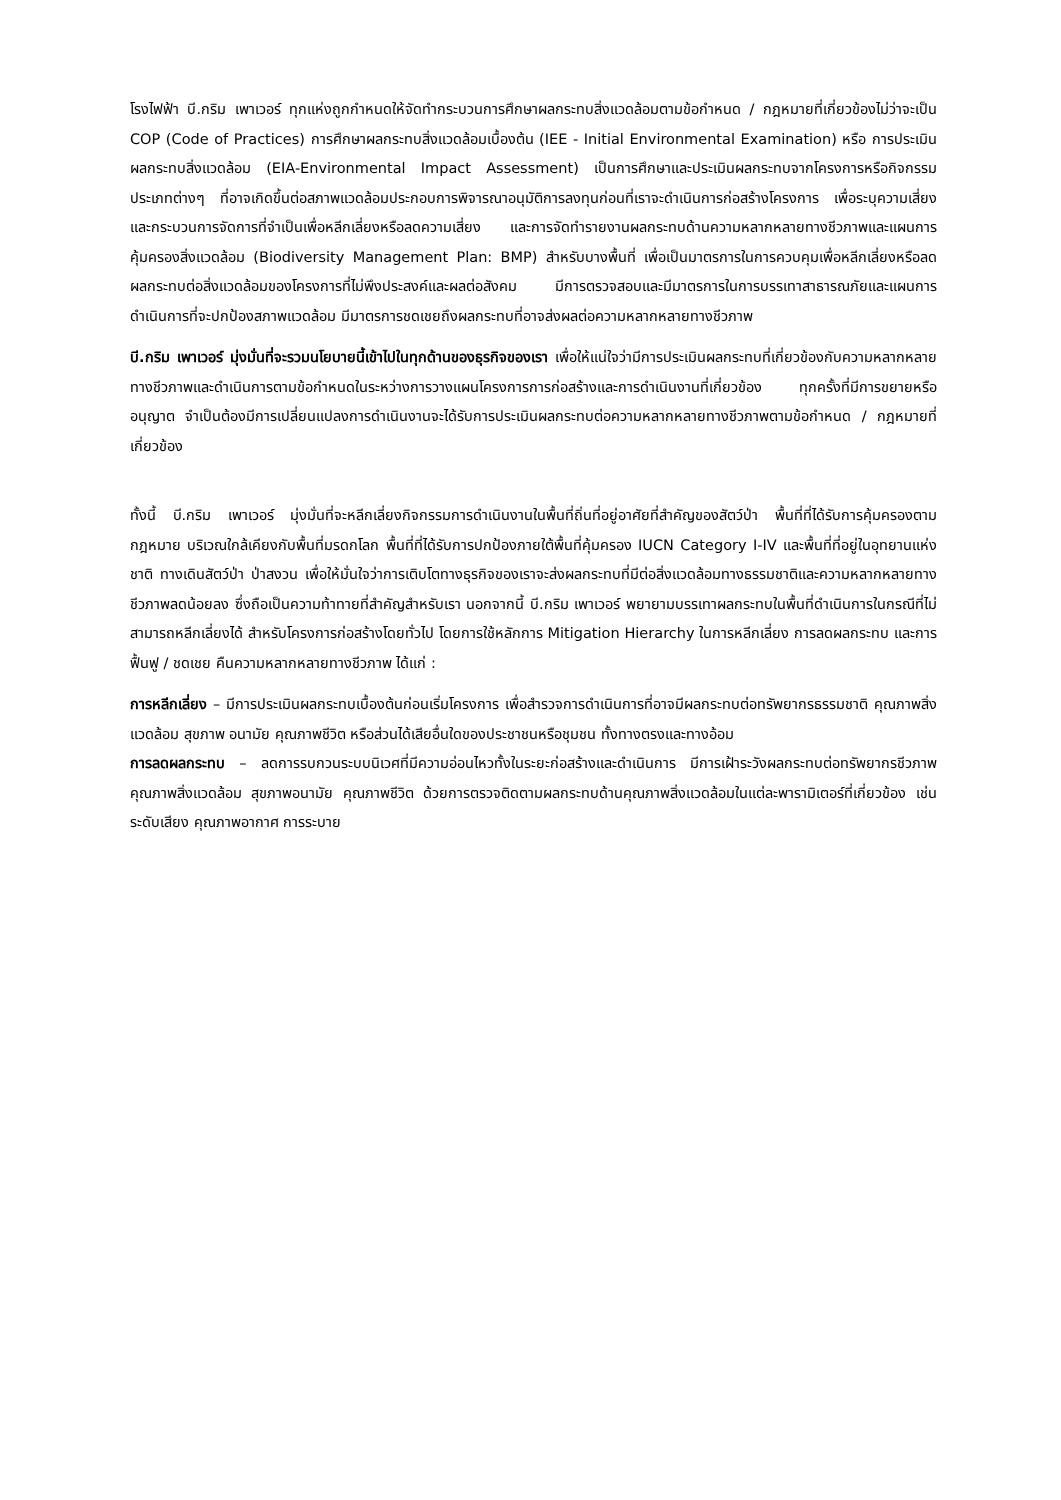โรงไฟฟ้า บี.กริม เพาเวอร์ ทุกแห่งถูกกำหนดให้จัดทำกระบวนการศึกษาผลกระทบสิ่งแวดล้อมตามข้อกำหนด / กฎหมายที่เกี่ยวข้องไม่ว่าจะเป็น COP (Code of Practices) การศึกษาผลกระทบสิ่งแวดล้อมเบื้องต้น (IEE - Initial Environmental Examination) หรือ การประเมินผลกระทบสิ่งแวดล้อม (EIA-Environmental Impact Assessment) เป็นการศึกษาและประเมินผลกระทบจากโครงการหรือกิจกรรมประเภทต่างๆ ที่อาจเกิดขึ้นต่อสภาพแวดล้อมประกอบการพิจารณาอนุมัติการลงทุนก่อนที่เราจะดำเนินการก่อสร้างโครงการ เพื่อระบุความเสี่ยงและกระบวนการจัดการที่จำเป็นเพื่อหลีกเลี่ยงหรือลดความเสี่ยง และการจัดทำรายงานผลกระทบด้านความหลากหลายทางชีวภาพและแผนการคุ้มครองสิ่งแวดล้อม (Biodiversity Management Plan: BMP) สำหรับบางพื้นที่ เพื่อเป็นมาตรการในการควบคุมเพื่อหลีกเลี่ยงหรือลดผลกระทบต่อสิ่งแวดล้อมของโครงการที่ไม่พึงประสงค์และผลต่อสังคม มีการตรวจสอบและมีมาตรการในการบรรเทาสาธารณภัยและแผนการดำเนินการที่จะปกป้องสภาพแวดล้อม มีมาตรการชดเชยถึงผลกระทบที่อาจส่งผลต่อความหลากหลายทางชีวภาพ
บี.กริม เพาเวอร์ มุ่งมั่นที่จะรวมนโยบายนี้เข้าไปในทุกด้านของธุรกิจของเรา เพื่อให้แน่ใจว่ามีการประเมินผลกระทบที่เกี่ยวข้องกับความหลากหลายทางชีวภาพและดำเนินการตามข้อกำหนดในระหว่างการวางแผนโครงการการก่อสร้างและการดำเนินงานที่เกี่ยวข้อง ทุกครั้งที่มีการขยายหรืออนุญาต จำเป็นต้องมีการเปลี่ยนแปลงการดำเนินงานจะได้รับการประเมินผลกระทบต่อความหลากหลายทางชีวภาพตามข้อกำหนด / กฎหมายที่เกี่ยวข้อง
ทั้งนี้ บี.กริม เพาเวอร์ มุ่งมั่นที่จะหลีกเลี่ยงกิจกรรมการดำเนินงานในพื้นที่ถิ่นที่อยู่อาศัยที่สำคัญของสัตว์ป่า พื้นที่ที่ได้รับการคุ้มครองตามกฎหมาย บริเวณใกล้เคียงกับพื้นที่มรดกโลก พื้นที่ที่ได้รับการปกป้องภายใต้พื้นที่คุ้มครอง IUCN Category I-IV และพื้นที่ที่อยู่ในอุทยานแห่งชาติ ทางเดินสัตว์ป่า ป่าสงวน เพื่อให้มั่นใจว่าการเติบโตทางธุรกิจของเราจะส่งผลกระทบที่มีต่อสิ่งแวดล้อมทางธรรมชาติและความหลากหลายทางชีวภาพลดน้อยลง ซึ่งถือเป็นความท้าทายที่สำคัญสำหรับเรา นอกจากนี้ บี.กริม เพาเวอร์ พยายามบรรเทาผลกระทบในพื้นที่ดำเนินการในกรณีที่ไม่สามารถหลีกเลี่ยงได้ สำหรับโครงการก่อสร้างโดยทั่วไป โดยการใช้หลักการ Mitigation Hierarchy ในการหลีกเลี่ยง การลดผลกระทบ และการฟื้นฟู / ชดเชย คืนความหลากหลายทางชีวภาพ ได้แก่ :
การหลีกเลี่ยง – มีการประเมินผลกระทบเบื้องต้นก่อนเริ่มโครงการ เพื่อสำรวจการดำเนินการที่อาจมีผลกระทบต่อทรัพยากรธรรมชาติ คุณภาพสิ่งแวดล้อม สุขภาพ อนามัย คุณภาพชีวิต หรือส่วนได้เสียอื่นใดของประชาชนหรือชุมชน ทั้งทางตรงและทางอ้อม
การลดผลกระทบ – ลดการรบกวนระบบนิเวศที่มีความอ่อนไหวทั้งในระยะก่อสร้างและดำเนินการ มีการเฝ้าระวังผลกระทบต่อทรัพยากรชีวภาพ คุณภาพสิ่งแวดล้อม สุขภาพอนามัย คุณภาพชีวิต ด้วยการตรวจติดตามผลกระทบด้านคุณภาพสิ่งแวดล้อมในแต่ละพารามิเตอร์ที่เกี่ยวข้อง เช่น ระดับเสียง คุณภาพอากาศ การระบาย